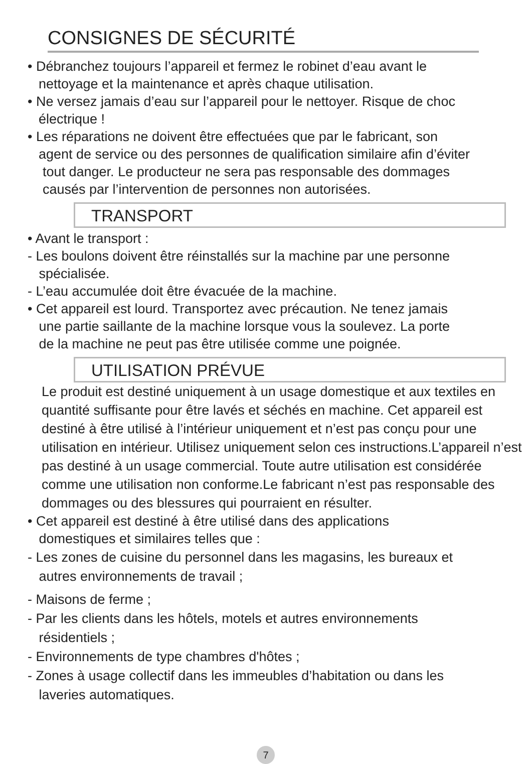CONSIGNES DE SÉCURITÉ
• Débranchez toujours l’appareil et fermez le robinet d’eau avant le
nettoyage et la maintenance et après chaque utilisation.
• Ne versez jamais d’eau sur l’appareil pour le nettoyer. Risque de choc
électrique !
• Les réparations ne doivent être effectuées que par le fabricant, son
agent de service ou des personnes de qualification similaire afin d’éviter
tout danger. Le producteur ne sera pas responsable des dommages
causés par l’intervention de personnes non autorisées.
TRANSPORT
• Avant le transport :
- Les boulons doivent être réinstallés sur la machine par une personne
spécialisée.
- L’eau accumulée doit être évacuée de la machine.
• Cet appareil est lourd. Transportez avec précaution. Ne tenez jamais
une partie saillante de la machine lorsque vous la soulevez. La porte
de la machine ne peut pas être utilisée comme une poignée.
UTILISATION PRÉVUE
Le produit est destiné uniquement à un usage domestique et aux textiles en quantité suffisante pour être lavés et séchés en machine. Cet appareil est destiné à être utilisé à l’intérieur uniquement et n’est pas conçu pour une utilisation en intérieur. Utilisez uniquement selon ces instructions.L’appareil n’est pas destiné à un usage commercial. Toute autre utilisation est considérée comme une utilisation non conforme.Le fabricant n’est pas responsable des dommages ou des blessures qui pourraient en résulter.
• Cet appareil est destiné à être utilisé dans des applications
domestiques et similaires telles que :
- Les zones de cuisine du personnel dans les magasins, les bureaux et
autres environnements de travail ;
- Maisons de ferme ;
- Par les clients dans les hôtels, motels et autres environnements
résidentiels ;
- Environnements de type chambres d'hôtes ;
- Zones à usage collectif dans les immeubles d’habitation ou dans les
laveries automatiques.
7